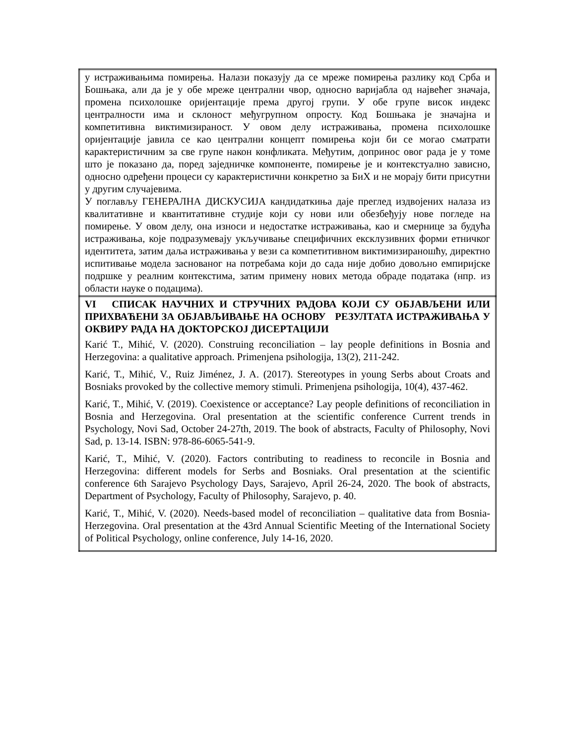| у истраживањима помирења. Налази показују да се мреже помирења разлику код Срба и Бошњака, али да је у обе мреже централни чвор, односно варијабла од највећег значаја, промена психолошке оријентације према другој групи. У обе групе висок индекс централности има и склоност међугрупном опросту. Код Бошњака је значајна и компетитивна виктимизираност. У овом делу истраживања, промена психолошке оријентације јавила се као централни концепт помирења који би се могао сматрати карактеристичним за све групе након конфликата. Међутим, допринос овог рада је у томе што је показано да, поред заједничке компоненте, помирење је и контекстуално зависно, односно одређени процеси су карактеристични конкретно за БиХ и не морају бити присутни у другим случајевима. У поглављу ГЕНЕРАЛНА ДИСКУСИЈА кандидаткиња даје преглед издвојених налаза из квалитативне и квантитативне студије који су нови или обезбеђују нове погледе на помирење. У овом делу, она износи и недостатке истраживања, као и смернице за будућа истраживања, које подразумевају укључивање специфичних ексклузивних форми етничког идентитета, затим даља истраживања у вези са компетитивном виктимизираношћу, директно испитивање модела заснованог на потребама који до сада није добио довољно емпиријске подршке у реалним контекстима, затим примену нових метода обраде података (нпр. из области науке о подацима). |
| VI СПИСАК НАУЧНИХ И СТРУЧНИХ РАДОВА КОЈИ СУ ОБЈАВЉЕНИ ИЛИ ПРИХВАЋЕНИ ЗА ОБЈАВЉИВАЊЕ НА ОСНОВУ РЕЗУЛТАТА ИСТРАЖИВАЊА У ОКВИРУ РАДА НА ДОКТОРСКОЈ ДИСЕРТАЦИЈИ Karić T., Mihić, V. (2020). Construing reconciliation – lay people definitions in Bosnia and Herzegovina: a qualitative approach. Primenjena psihologija, 13(2), 211-242. Karić, T., Mihić, V., Ruiz Jiménez, J. A. (2017). Stereotypes in young Serbs about Croats and Bosniaks provoked by the collective memory stimuli. Primenjena psihologija, 10(4), 437-462. Karić, T., Mihić, V. (2019). Coexistence or acceptance? Lay people definitions of reconciliation in Bosnia and Herzegovina. Oral presentation at the scientific conference Current trends in Psychology, Novi Sad, October 24-27th, 2019. The book of abstracts, Faculty of Philosophy, Novi Sad, p. 13-14. ISBN: 978-86-6065-541-9. Karić, T., Mihić, V. (2020). Factors contributing to readiness to reconcile in Bosnia and Herzegovina: different models for Serbs and Bosniaks. Oral presentation at the scientific conference 6th Sarajevo Psychology Days, Sarajevo, April 26-24, 2020. The book of abstracts, Department of Psychology, Faculty of Philosophy, Sarajevo, p. 40. Karić, T., Mihić, V. (2020). Needs-based model of reconciliation – qualitative data from Bosnia-Herzegovina. Oral presentation at the 43rd Annual Scientific Meeting of the International Society of Political Psychology, online conference, July 14-16, 2020. |